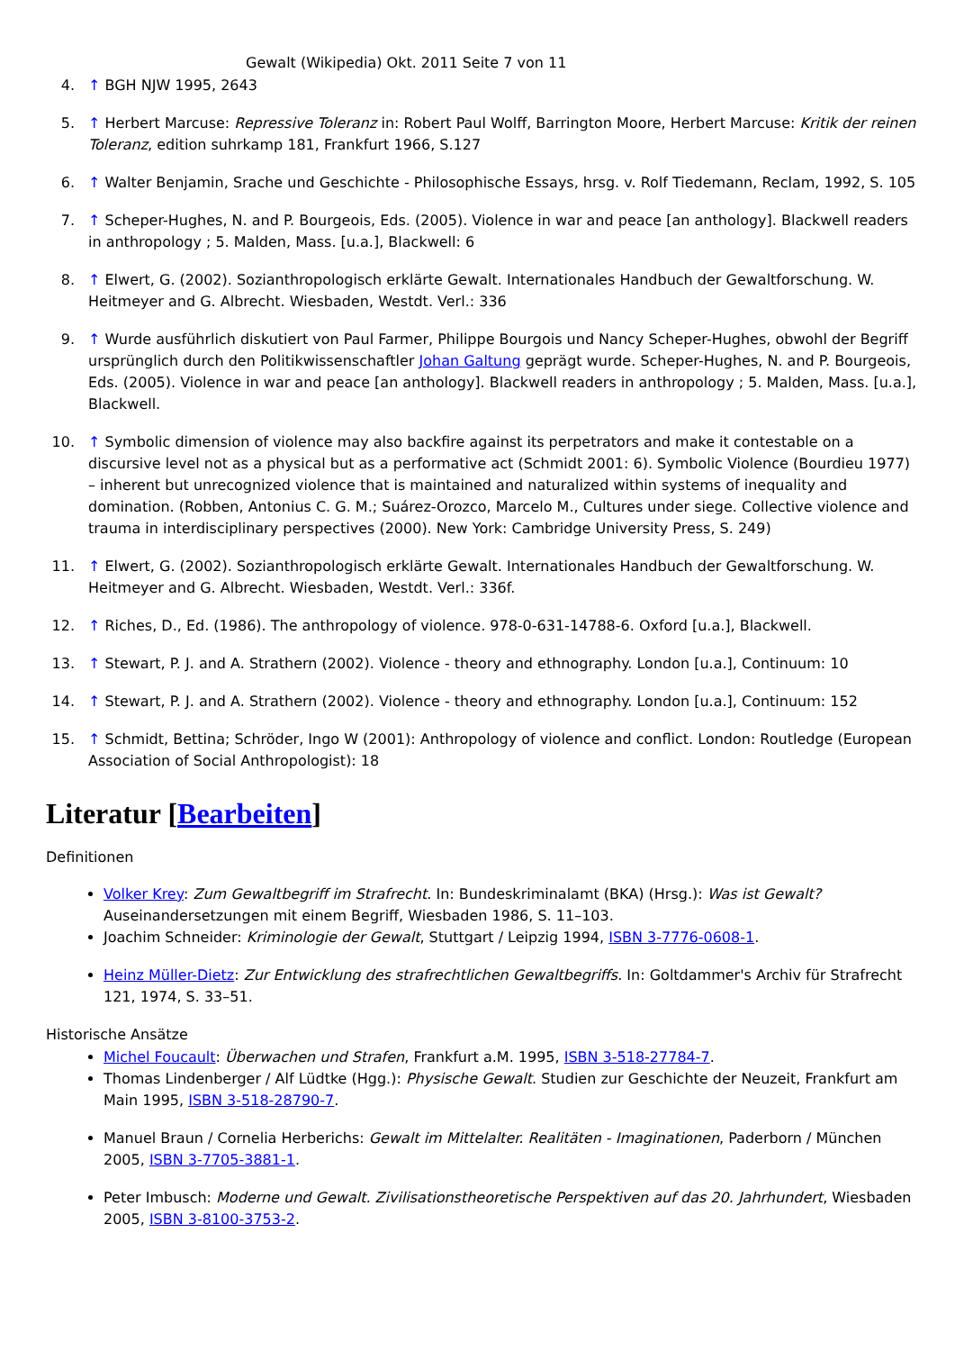Gewalt (Wikipedia) Okt. 2011 Seite 7 von 11
4. ↑ BGH NJW 1995, 2643
5. ↑ Herbert Marcuse: Repressive Toleranz in: Robert Paul Wolff, Barrington Moore, Herbert Marcuse: Kritik der reinen Toleranz, edition suhrkamp 181, Frankfurt 1966, S.127
6. ↑ Walter Benjamin, Srache und Geschichte - Philosophische Essays, hrsg. v. Rolf Tiedemann, Reclam, 1992, S. 105
7. ↑ Scheper-Hughes, N. and P. Bourgeois, Eds. (2005). Violence in war and peace [an anthology]. Blackwell readers in anthropology ; 5. Malden, Mass. [u.a.], Blackwell: 6
8. ↑ Elwert, G. (2002). Sozianthropologisch erklärte Gewalt. Internationales Handbuch der Gewaltforschung. W. Heitmeyer and G. Albrecht. Wiesbaden, Westdt. Verl.: 336
9. ↑ Wurde ausführlich diskutiert von Paul Farmer, Philippe Bourgois und Nancy Scheper-Hughes, obwohl der Begriff ursprünglich durch den Politikwissenschaftler Johan Galtung geprägt wurde. Scheper-Hughes, N. and P. Bourgeois, Eds. (2005). Violence in war and peace [an anthology]. Blackwell readers in anthropology ; 5. Malden, Mass. [u.a.], Blackwell.
10. ↑ Symbolic dimension of violence may also backfire against its perpetrators and make it contestable on a discursive level not as a physical but as a performative act (Schmidt 2001: 6). Symbolic Violence (Bourdieu 1977) – inherent but unrecognized violence that is maintained and naturalized within systems of inequality and domination. (Robben, Antonius C. G. M.; Suárez-Orozco, Marcelo M., Cultures under siege. Collective violence and trauma in interdisciplinary perspectives (2000). New York: Cambridge University Press, S. 249)
11. ↑ Elwert, G. (2002). Sozianthropologisch erklärte Gewalt. Internationales Handbuch der Gewaltforschung. W. Heitmeyer and G. Albrecht. Wiesbaden, Westdt. Verl.: 336f.
12. ↑ Riches, D., Ed. (1986). The anthropology of violence. 978-0-631-14788-6. Oxford [u.a.], Blackwell.
13. ↑ Stewart, P. J. and A. Strathern (2002). Violence - theory and ethnography. London [u.a.], Continuum: 10
14. ↑ Stewart, P. J. and A. Strathern (2002). Violence - theory and ethnography. London [u.a.], Continuum: 152
15. ↑ Schmidt, Bettina; Schröder, Ingo W (2001): Anthropology of violence and conflict. London: Routledge (European Association of Social Anthropologist): 18
Literatur [Bearbeiten]
Definitionen
Volker Krey: Zum Gewaltbegriff im Strafrecht. In: Bundeskriminalamt (BKA) (Hrsg.): Was ist Gewalt? Auseinandersetzungen mit einem Begriff, Wiesbaden 1986, S. 11–103.
Joachim Schneider: Kriminologie der Gewalt, Stuttgart / Leipzig 1994, ISBN 3-7776-0608-1.
Heinz Müller-Dietz: Zur Entwicklung des strafrechtlichen Gewaltbegriffs. In: Goltdammer's Archiv für Strafrecht 121, 1974, S. 33–51.
Historische Ansätze
Michel Foucault: Überwachen und Strafen, Frankfurt a.M. 1995, ISBN 3-518-27784-7.
Thomas Lindenberger / Alf Lüdtke (Hgg.): Physische Gewalt. Studien zur Geschichte der Neuzeit, Frankfurt am Main 1995, ISBN 3-518-28790-7.
Manuel Braun / Cornelia Herberichs: Gewalt im Mittelalter. Realitäten - Imaginationen, Paderborn / München 2005, ISBN 3-7705-3881-1.
Peter Imbusch: Moderne und Gewalt. Zivilisationstheoretische Perspektiven auf das 20. Jahrhundert, Wiesbaden 2005, ISBN 3-8100-3753-2.